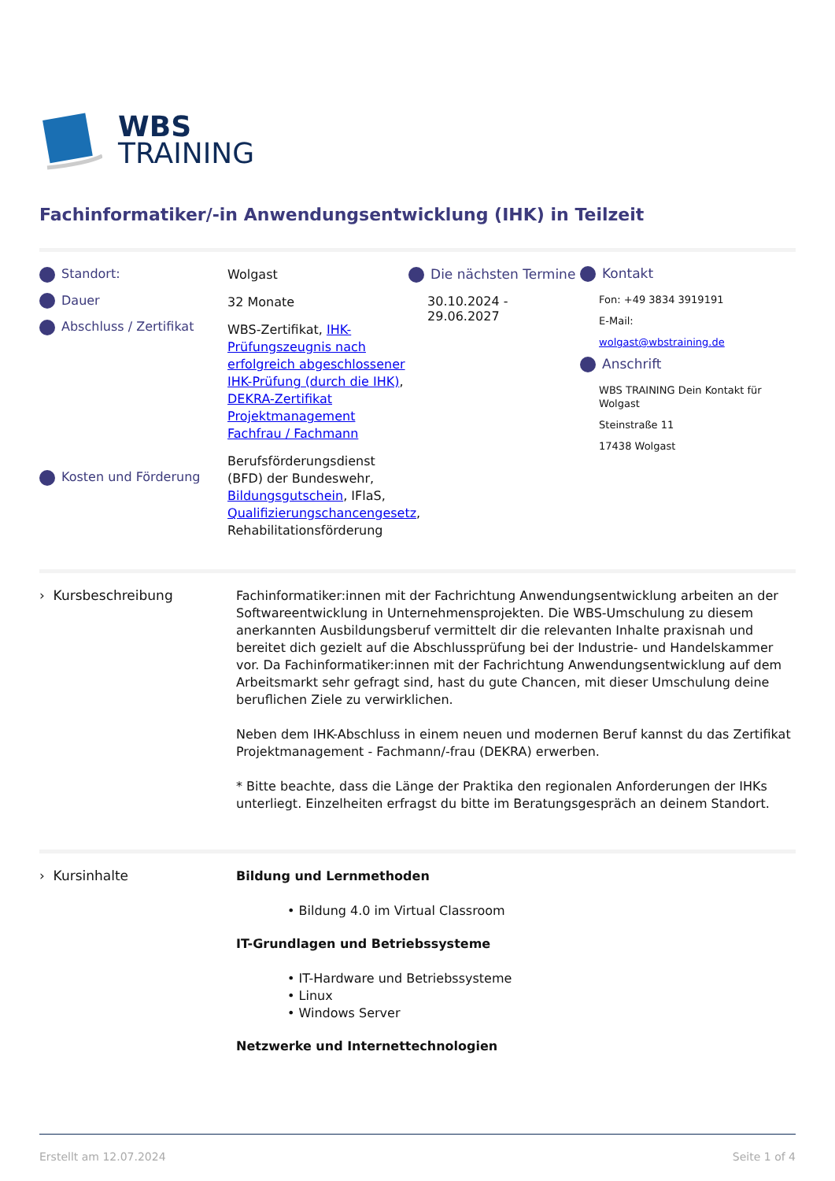WBS
TRAINING
Fachinformatiker/-in Anwendungsentwicklung (IHK) in Teilzeit
Standort:
Dauer
Abschluss / Zertifikat
Kosten und Förderung
Wolgast
32 Monate
WBS-Zertifikat, IHK-Prüfungszeugnis nach erfolgreich abgeschlossener IHK-Prüfung (durch die IHK), DEKRA-Zertifikat Projektmanagement Fachfrau / Fachmann
Berufsförderungsdienst (BFD) der Bundeswehr, Bildungsgutschein, IFlaS, Qualifizierungschancengesetz, Rehabilitationsförderung
Die nächsten Termine
30.10.2024 - 29.06.2027
Kontakt
Fon: +49 3834 3919191
E-Mail:
wolgast@wbstraining.de
Anschrift
WBS TRAINING Dein Kontakt für Wolgast
Steinstraße 11
17438 Wolgast
› Kursbeschreibung
Fachinformatiker:innen mit der Fachrichtung Anwendungsentwicklung arbeiten an der Softwareentwicklung in Unternehmensprojekten. Die WBS-Umschulung zu diesem anerkannten Ausbildungsberuf vermittelt dir die relevanten Inhalte praxisnah und bereitet dich gezielt auf die Abschlussprüfung bei der Industrie- und Handelskammer vor. Da Fachinformatiker:innen mit der Fachrichtung Anwendungsentwicklung auf dem Arbeitsmarkt sehr gefragt sind, hast du gute Chancen, mit dieser Umschulung deine beruflichen Ziele zu verwirklichen.
Neben dem IHK-Abschluss in einem neuen und modernen Beruf kannst du das Zertifikat Projektmanagement - Fachmann/-frau (DEKRA) erwerben.
* Bitte beachte, dass die Länge der Praktika den regionalen Anforderungen der IHKs unterliegt. Einzelheiten erfragst du bitte im Beratungsgespräch an deinem Standort.
› Kursinhalte
Bildung und Lernmethoden
• Bildung 4.0 im Virtual Classroom
IT-Grundlagen und Betriebssysteme
• IT-Hardware und Betriebssysteme
• Linux
• Windows Server
Netzwerke und Internettechnologien
Erstellt am 12.07.2024 Seite 1 of 4